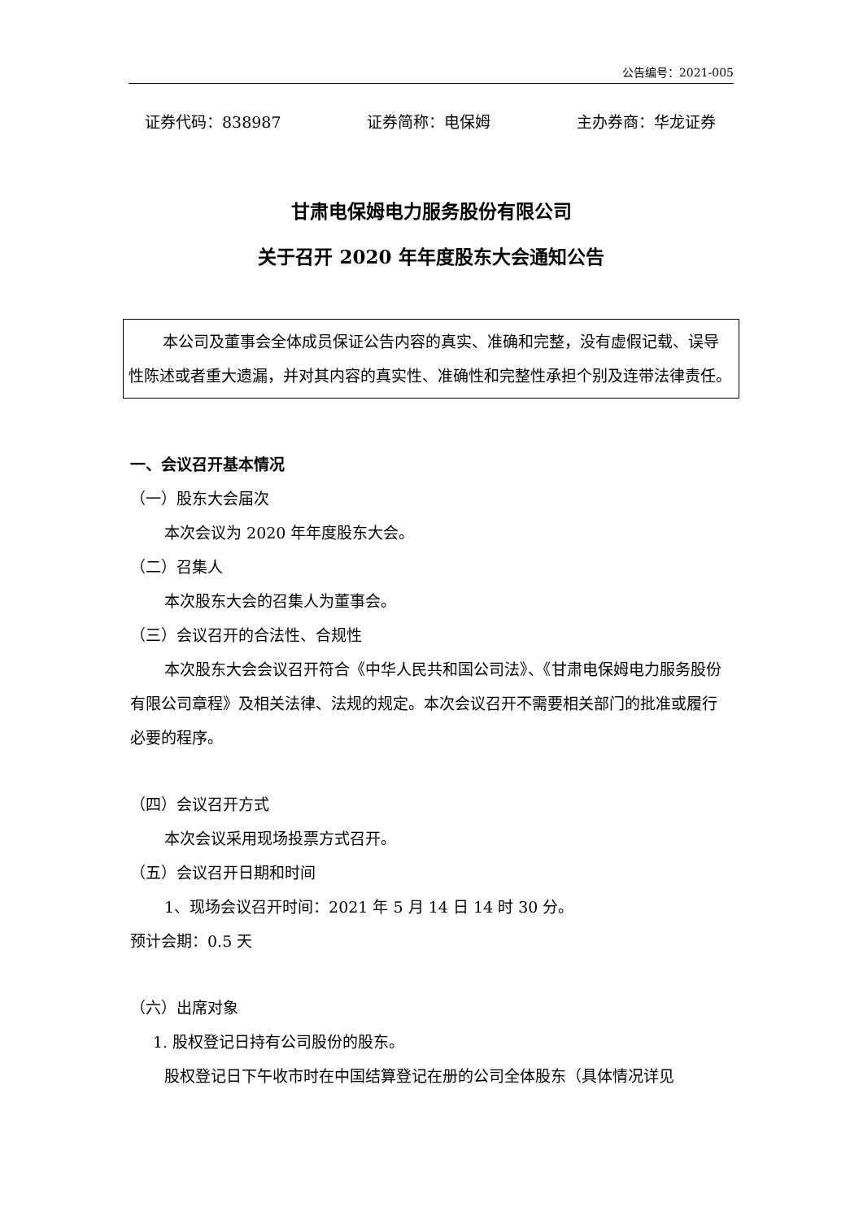公告编号：2021-005
证券代码：838987 证券简称：电保姆 主办券商：华龙证券
甘肃电保姆电力服务股份有限公司
关于召开 2020 年年度股东大会通知公告
本公司及董事会全体成员保证公告内容的真实、准确和完整，没有虚假记载、误导性陈述或者重大遗漏，并对其内容的真实性、准确性和完整性承担个别及连带法律责任。
一、会议召开基本情况
（一）股东大会届次
本次会议为 2020 年年度股东大会。
（二）召集人
本次股东大会的召集人为董事会。
（三）会议召开的合法性、合规性
本次股东大会会议召开符合《中华人民共和国公司法》、《甘肃电保姆电力服务股份有限公司章程》及相关法律、法规的规定。本次会议召开不需要相关部门的批准或履行必要的程序。
（四）会议召开方式
本次会议采用现场投票方式召开。
（五）会议召开日期和时间
1、现场会议召开时间：2021 年 5 月 14 日 14 时 30 分。
预计会期：0.5 天
（六）出席对象
1. 股权登记日持有公司股份的股东。
股权登记日下午收市时在中国结算登记在册的公司全体股东（具体情况详见